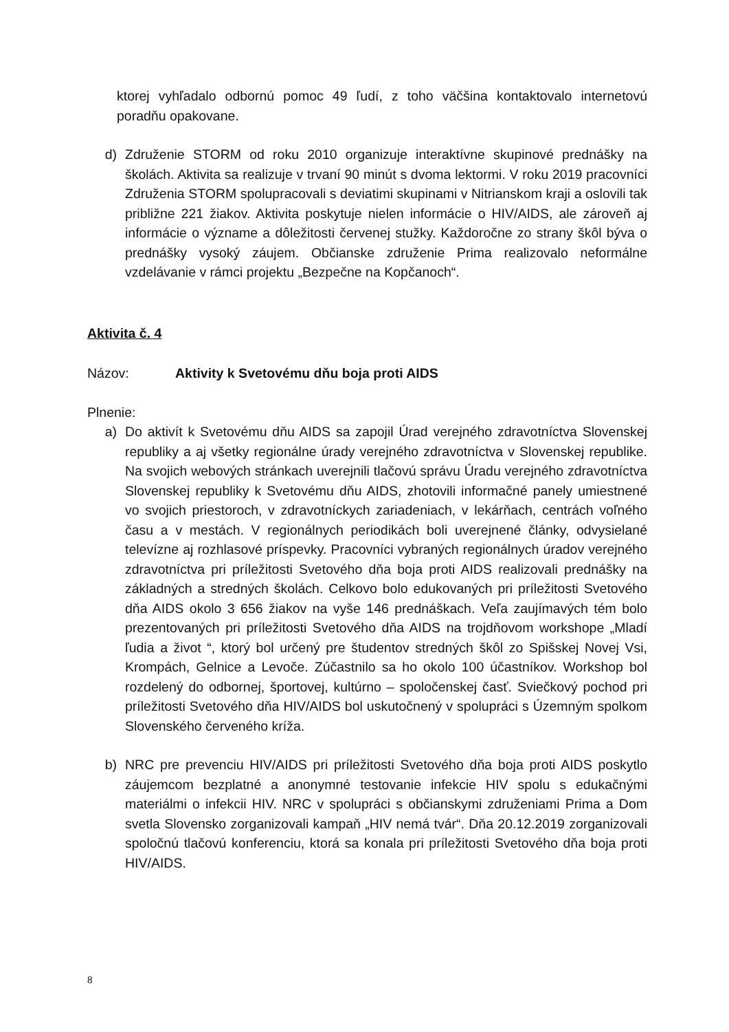ktorej vyhľadalo odbornú pomoc 49 ľudí, z toho väčšina kontaktovalo internetovú poradňu opakovane.
d) Združenie STORM od roku 2010 organizuje interaktívne skupinové prednášky na školách. Aktivita sa realizuje v trvaní 90 minút s dvoma lektormi. V roku 2019 pracovníci Združenia STORM spolupracovali s deviatimi skupinami v Nitrianskom kraji a oslovili tak približne 221 žiakov. Aktivita poskytuje nielen informácie o HIV/AIDS, ale zároveň aj informácie o význame a dôležitosti červenej stužky. Každoročne zo strany škôl býva o prednášky vysoký záujem. Občianske združenie Prima realizovalo neformálne vzdelávanie v rámci projektu „Bezpečne na Kopčanoch“.
Aktivita č. 4
Názov: Aktivity k Svetovému dňu boja proti AIDS
Plnenie:
a) Do aktivít k Svetovému dňu AIDS sa zapojil Úrad verejného zdravotníctva Slovenskej republiky a aj všetky regionálne úrady verejného zdravotníctva v Slovenskej republike. Na svojich webových stránkach uverejnili tlačovú správu Úradu verejného zdravotníctva Slovenskej republiky k Svetovému dňu AIDS, zhotovili informačné panely umiestnené vo svojich priestoroch, v zdravotníckych zariadeniach, v lekárňach, centrách voľného času a v mestách. V regionálnych periodikách boli uverejnené články, odvysielané televízne aj rozhlasové príspevky. Pracovníci vybraných regionálnych úradov verejného zdravotníctva pri príležitosti Svetového dňa boja proti AIDS realizovali prednášky na základných a stredných školách. Celkovo bolo edukovaných pri príležitosti Svetového dňa AIDS okolo 3 656 žiakov na vyše 146 prednáškach. Veľa zaujímavých tém bolo prezentovaných pri príležitosti Svetového dňa AIDS na trojdňovom workshope „Mladí ľudia a život “, ktorý bol určený pre študentov stredných škôl zo Spišskej Novej Vsi, Krompách, Gelnice a Levoče. Zúčastnilo sa ho okolo 100 účastníkov. Workshop bol rozdelený do odbornej, športovej, kultúrno – spoločenskej časť. Sviečkový pochod pri príležitosti Svetového dňa HIV/AIDS bol uskutočnený v spolupráci s Územným spolkom Slovenského červeného kríža.
b) NRC pre prevenciu HIV/AIDS pri príležitosti Svetového dňa boja proti AIDS poskytlo záujemcom bezplatné a anonymné testovanie infekcie HIV spolu s edukačnými materiálmi o infekcii HIV. NRC v spolupráci s občianskymi združeniami Prima a Dom svetla Slovensko zorganizovali kampaň „HIV nemá tvár“. Dňa 20.12.2019 zorganizovali spoločnú tlačovú konferenciu, ktorá sa konala pri príležitosti Svetového dňa boja proti HIV/AIDS.
8